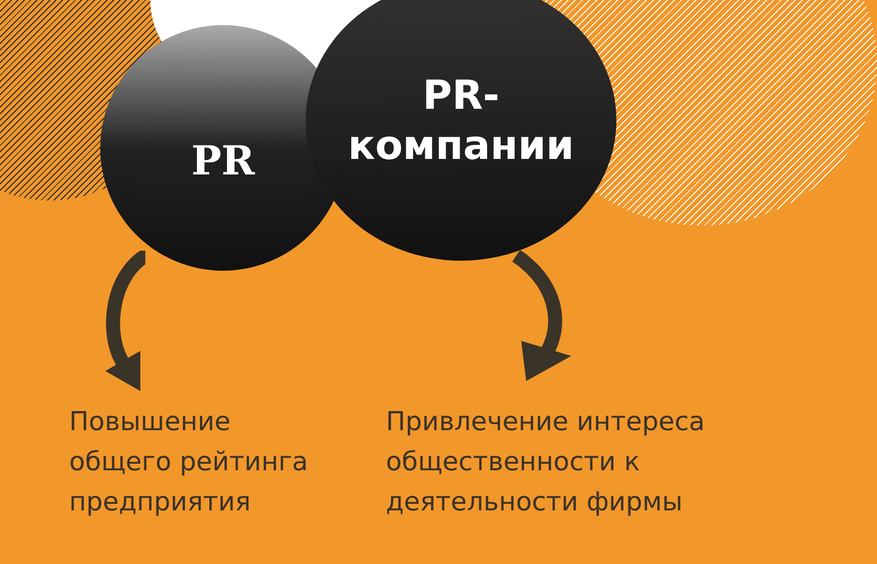PR
PR-
компании
Повышение
общего рейтинга
предприятия
Привлечение интереса
общественности к
деятельности фирмы